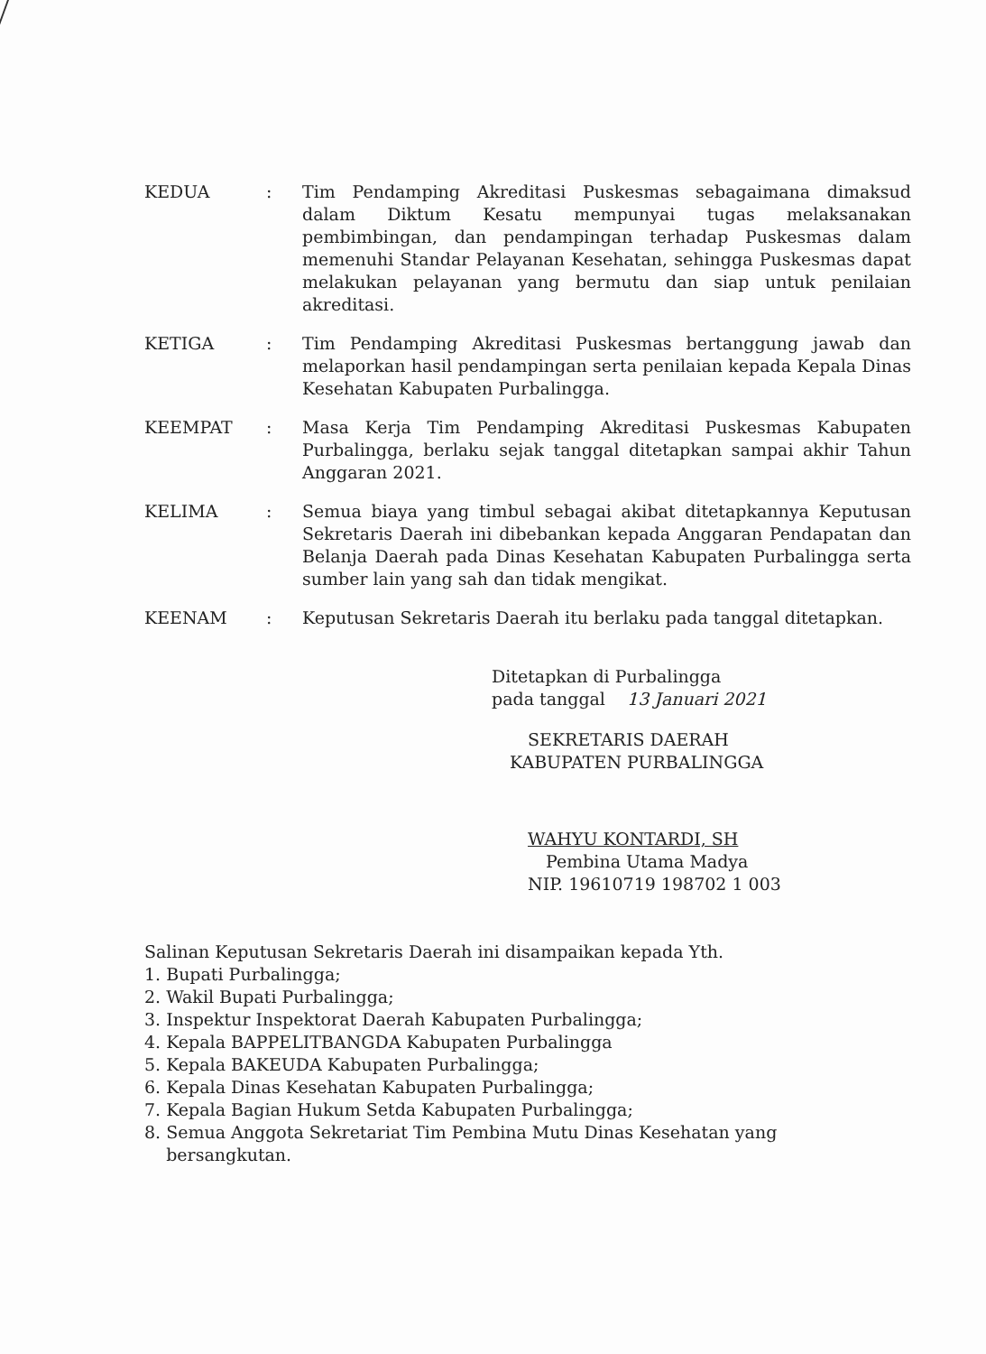KEDUA : Tim Pendamping Akreditasi Puskesmas sebagaimana dimaksud dalam Diktum Kesatu mempunyai tugas melaksanakan pembimbingan, dan pendampingan terhadap Puskesmas dalam memenuhi Standar Pelayanan Kesehatan, sehingga Puskesmas dapat melakukan pelayanan yang bermutu dan siap untuk penilaian akreditasi.
KETIGA : Tim Pendamping Akreditasi Puskesmas bertanggung jawab dan melaporkan hasil pendampingan serta penilaian kepada Kepala Dinas Kesehatan Kabupaten Purbalingga.
KEEMPAT : Masa Kerja Tim Pendamping Akreditasi Puskesmas Kabupaten Purbalingga, berlaku sejak tanggal ditetapkan sampai akhir Tahun Anggaran 2021.
KELIMA : Semua biaya yang timbul sebagai akibat ditetapkannya Keputusan Sekretaris Daerah ini dibebankan kepada Anggaran Pendapatan dan Belanja Daerah pada Dinas Kesehatan Kabupaten Purbalingga serta sumber lain yang sah dan tidak mengikat.
KEENAM : Keputusan Sekretaris Daerah itu berlaku pada tanggal ditetapkan.
Ditetapkan di Purbalingga
pada tanggal 13 Januari 2021
SEKRETARIS DAERAH
KABUPATEN PURBALINGGA
WAHYU KONTARDI, SH
Pembina Utama Madya
NIP. 19610719 198702 1 003
Salinan Keputusan Sekretaris Daerah ini disampaikan kepada Yth.
1. Bupati Purbalingga;
2. Wakil Bupati Purbalingga;
3. Inspektur Inspektorat Daerah Kabupaten Purbalingga;
4. Kepala BAPPELITBANGDA Kabupaten Purbalingga
5. Kepala BAKEUDA Kabupaten Purbalingga;
6. Kepala Dinas Kesehatan Kabupaten Purbalingga;
7. Kepala Bagian Hukum Setda Kabupaten Purbalingga;
8. Semua Anggota Sekretariat Tim Pembina Mutu Dinas Kesehatan yang
bersangkutan.